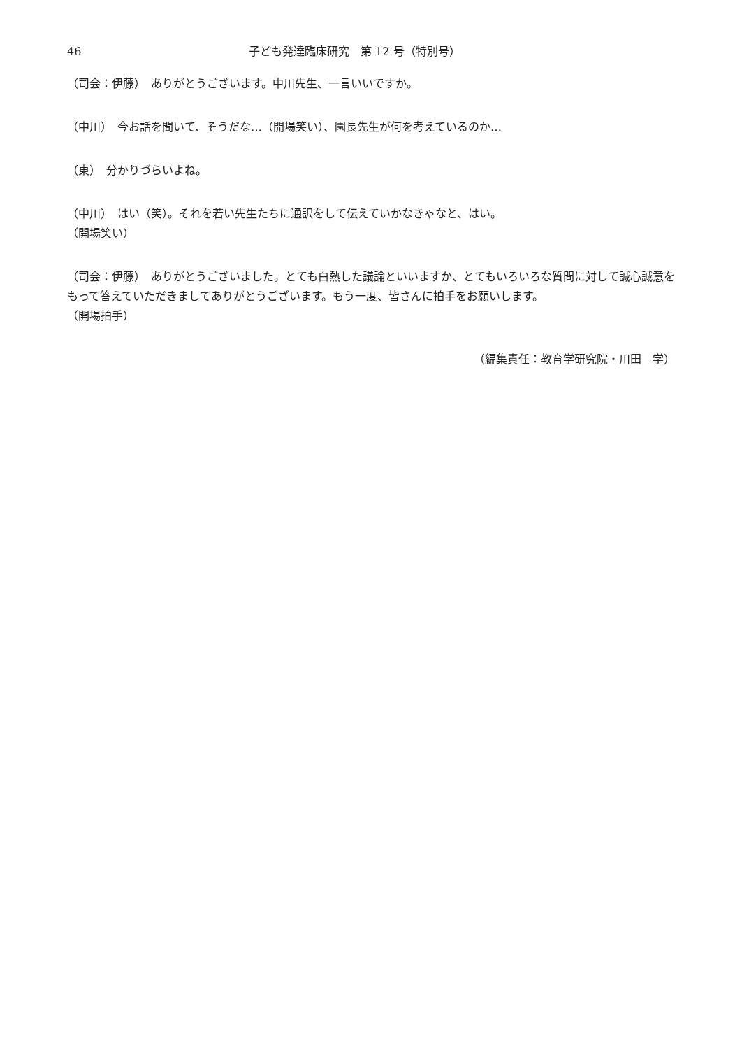46 子ども発達臨床研究　第 12 号（特別号）
（司会：伊藤）　ありがとうございます。中川先生、一言いいですか。
（中川）　今お話を聞いて、そうだな…（開場笑い）、園長先生が何を考えているのか…
（東）　分かりづらいよね。
（中川）　はい（笑）。それを若い先生たちに通訳をして伝えていかなきゃなと、はい。
（開場笑い）
（司会：伊藤）　ありがとうございました。とても白熱した議論といいますか、とてもいろいろな質問に対して誠心誠意をもって答えていただきましてありがとうございます。もう一度、皆さんに拍手をお願いします。
（開場拍手）
（編集責任：教育学研究院・川田　学）